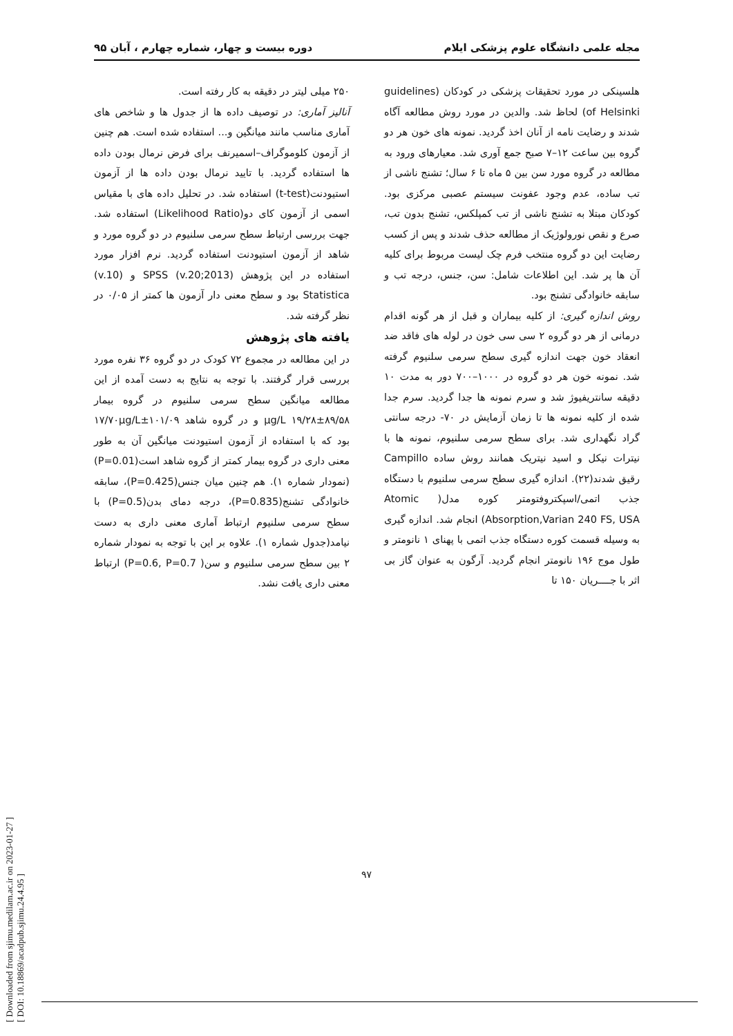مجله علمی دانشگاه علوم پزشکی ایلام دوره بیست و چهار، شماره چهارم ، آبان ۹۵
هلسینکی در مورد تحقیقات پزشکی در کودکان (guidelines of Helsinki) لحاظ شد. والدین در مورد روش مطالعه آگاه شدند و رضایت نامه از آنان اخذ گردید. نمونه های خون هر دو گروه بین ساعت ۱۲–۷ صبح جمع آوری شد. معیارهای ورود به مطالعه در گروه مورد سن بین ۵ ماه تا ۶ سال؛ تشنج ناشی از تب ساده، عدم وجود عفونت سیستم عصبی مرکزی بود. کودکان مبتلا به تشنج ناشی از تب کمپلکس، تشنج بدون تب، صرع و نقص نورولوژیک از مطالعه حذف شدند و پس از کسب رضایت این دو گروه منتخب فرم چک لیست مربوط برای کلیه آن ها پر شد. این اطلاعات شامل: سن، جنس، درجه تب و سابقه خانوادگی تشنج بود.
روش اندازه گیری: از کلیه بیماران و قبل از هر گونه اقدام درمانی از هر دو گروه ۲ سی سی خون در لوله های فاقد ضد انعقاد خون جهت اندازه گیری سطح سرمی سلنیوم گرفته شد. نمونه خون هر دو گروه در ۱۰۰۰–۷۰۰ دور به مدت ۱۰ دقیقه سانتریفیوژ شد و سرم نمونه ها جدا گردید. سرم جدا شده از کلیه نمونه ها تا زمان آزمایش در ۷۰- درجه سانتی گراد نگهداری شد. برای سطح سرمی سلنیوم، نمونه ها با نیترات نیکل و اسید نیتریک همانند روش ساده Campillo رقیق شدند(۲۲). اندازه گیری سطح سرمی سلنیوم با دستگاه جذب اتمی/اسپکتروفتومتر کوره مدل( Atomic Absorption,Varian 240 FS, USA) انجام شد. اندازه گیری به وسیله قسمت کوره دستگاه جذب اتمی با پهنای ۱ نانومتر و طول موج ۱۹۶ نانومتر انجام گردید. آرگون به عنوان گاز بی اثر با جــــریان ۱۵۰ تا
۲۵۰ میلی لیتر در دقیقه به کار رفته است.
آنالیز آماری: در توصیف داده ها از جدول ها و شاخص های آماری مناسب مانند میانگین و... استفاده شده است. هم چنین از آزمون کلوموگراف–اسمیرنف برای فرض نرمال بودن داده ها استفاده گردید. با تایید نرمال بودن داده ها از آزمون استیودنت(t-test) استفاده شد. در تحلیل داده های با مقیاس اسمی از آزمون کای دو(Likelihood Ratio) استفاده شد. جهت بررسی ارتباط سطح سرمی سلنیوم در دو گروه مورد و شاهد از آزمون استیودنت استفاده گردید. نرم افزار مورد استفاده در این پژوهش SPSS (v.20;2013) و (v.10) Statistica بود و سطح معنی دار آزمون ها کمتر از ۰/۰۵ در نظر گرفته شد.
یافته های پژوهش
در این مطالعه در مجموع ۷۲ کودک در دو گروه ۳۶ نفره مورد بررسی قرار گرفتند. با توجه به نتایج به دست آمده از این مطالعه میانگین سطح سرمی سلنیوم در گروه بیمار ۸۹/۵۸±۱۹/۲۸ μg/L و در گروه شاهد ۱۰۱/۰۹±۱۷/۷۰μg/L بود که با استفاده از آزمون استیودنت میانگین آن به طور معنی داری در گروه بیمار کمتر از گروه شاهد است(P=0.01)(نمودار شماره ۱). هم چنین میان جنس(P=0.425)، سابقه خانوادگی تشنج(P=0.835)، درجه دمای بدن(P=0.5) با سطح سرمی سلنیوم ارتباط آماری معنی داری به دست نیامد(جدول شماره ۱). علاوه بر این با توجه به نمودار شماره ۲ بین سطح سرمی سلنیوم و سن( P=0.6, P=0.7) ارتباط معنی داری یافت نشد.
[ Downloaded from sjimu.medilam.ac.ir on 2023-01-27 ]
[ DOI: 10.18869/acadpub.sjimu.24.4.95 ]
۹۷